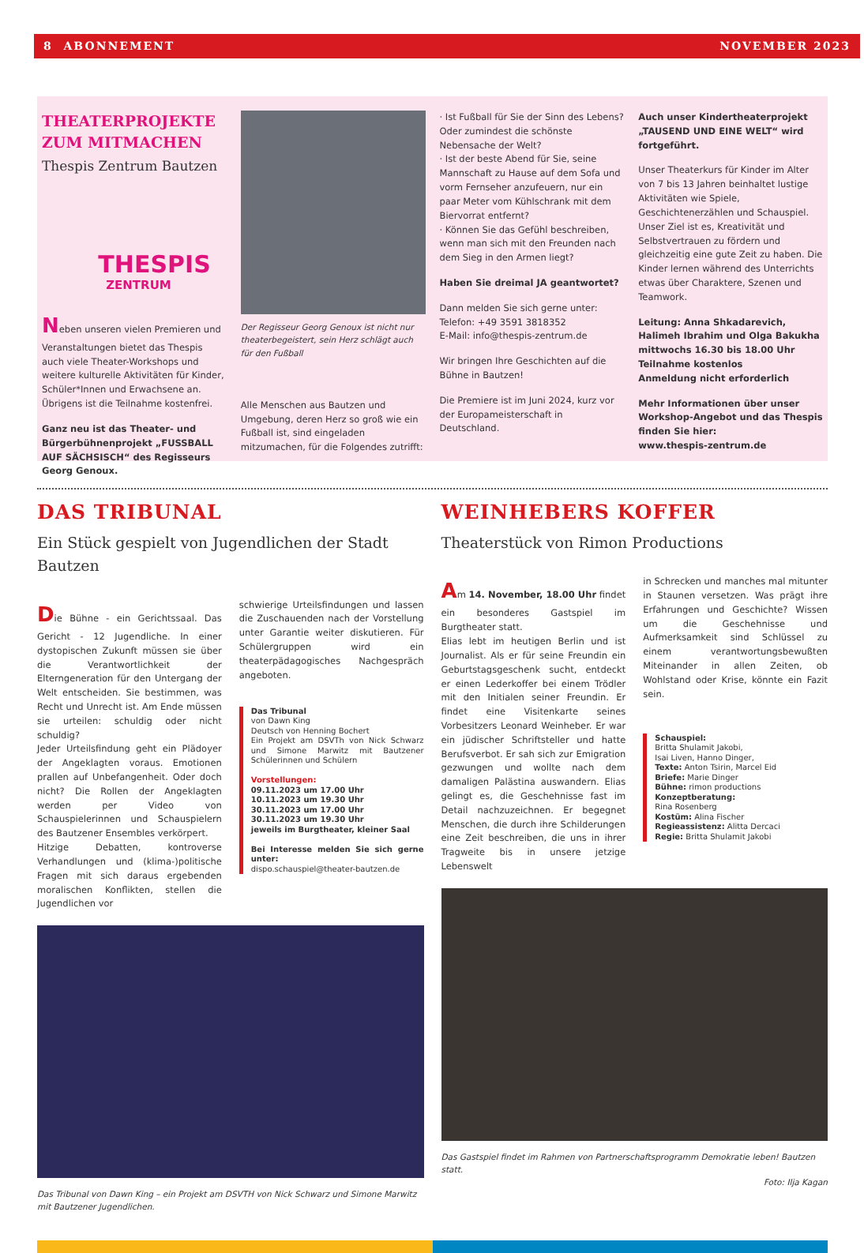8 ABONNEMENT NOVEMBER 2023
THEATERPROJEKTE
ZUM MITMACHEN
Thespis Zentrum Bautzen
THESPIS
ZENTRUM
Neben unseren vielen Premieren und Veranstaltungen bietet das Thespis auch viele Theater-Workshops und weitere kulturelle Aktivitäten für Kinder, Schüler*Innen und Erwachsene an. Übrigens ist die Teilnahme kostenfrei.
Ganz neu ist das Theater- und Bürgerbühnenprojekt „FUSSBALL AUF SÄCHSISCH“ des Regisseurs Georg Genoux.
Der Regisseur Georg Genoux ist nicht nur theaterbegeistert, sein Herz schlägt auch für den Fußball
Alle Menschen aus Bautzen und Umgebung, deren Herz so groß wie ein Fußball ist, sind eingeladen mitzumachen, für die Folgendes zutrifft:
· Ist Fußball für Sie der Sinn des Lebens? Oder zumindest die schönste Nebensache der Welt?
· Ist der beste Abend für Sie, seine Mannschaft zu Hause auf dem Sofa und vorm Fernseher anzufeuern, nur ein paar Meter vom Kühlschrank mit dem Biervorrat entfernt?
· Können Sie das Gefühl beschreiben, wenn man sich mit den Freunden nach dem Sieg in den Armen liegt?
Haben Sie dreimal JA geantwortet?
Dann melden Sie sich gerne unter:
Telefon: +49 3591 3818352
E-Mail: info@thespis-zentrum.de
Wir bringen Ihre Geschichten auf die Bühne in Bautzen!
Die Premiere ist im Juni 2024, kurz vor der Europameisterschaft in Deutschland.
Auch unser Kindertheaterprojekt „TAUSEND UND EINE WELT“ wird fortgeführt.
Unser Theaterkurs für Kinder im Alter von 7 bis 13 Jahren beinhaltet lustige Aktivitäten wie Spiele, Geschichtenerzählen und Schauspiel. Unser Ziel ist es, Kreativität und Selbstvertrauen zu fördern und gleichzeitig eine gute Zeit zu haben. Die Kinder lernen während des Unterrichts etwas über Charaktere, Szenen und Teamwork.
Leitung: Anna Shkadarevich,
Halimeh Ibrahim und Olga Bakukha
mittwochs 16.30 bis 18.00 Uhr
Teilnahme kostenlos
Anmeldung nicht erforderlich
Mehr Informationen über unser Workshop-Angebot und das Thespis finden Sie hier:
www.thespis-zentrum.de
DAS TRIBUNAL
Ein Stück gespielt von Jugendlichen der Stadt Bautzen
Die Bühne - ein Gerichtssaal. Das Gericht - 12 Jugendliche. In einer dystopischen Zukunft müssen sie über die Verantwortlichkeit der Elterngeneration für den Untergang der Welt entscheiden. Sie bestimmen, was Recht und Unrecht ist. Am Ende müssen sie urteilen: schuldig oder nicht schuldig?
Jeder Urteilsfindung geht ein Plädoyer der Angeklagten voraus. Emotionen prallen auf Unbefangenheit. Oder doch nicht? Die Rollen der Angeklagten werden per Video von Schauspielerinnen und Schauspielern des Bautzener Ensembles verkörpert.
Hitzige Debatten, kontroverse Verhandlungen und (klima-)politische Fragen mit sich daraus ergebenden moralischen Konflikten, stellen die Jugendlichen vor
schwierige Urteilsfindungen und lassen die Zuschauenden nach der Vorstellung unter Garantie weiter diskutieren. Für Schülergruppen wird ein theaterpädagogisches Nachgespräch angeboten.
Das Tribunal
von Dawn King
Deutsch von Henning Bochert
Ein Projekt am DSVTh von Nick Schwarz und Simone Marwitz mit Bautzener Schülerinnen und Schülern
Vorstellungen:
09.11.2023 um 17.00 Uhr
10.11.2023 um 19.30 Uhr
30.11.2023 um 17.00 Uhr
30.11.2023 um 19.30 Uhr
jeweils im Burgtheater, kleiner Saal
Bei Interesse melden Sie sich gerne unter:
dispo.schauspiel@theater-bautzen.de
Das Tribunal von Dawn King – ein Projekt am DSVTH von Nick Schwarz und Simone Marwitz mit Bautzener Jugendlichen.
WEINHEBERS KOFFER
Theaterstück von Rimon Productions
Am 14. November, 18.00 Uhr findet ein besonderes Gastspiel im Burgtheater statt.
Elias lebt im heutigen Berlin und ist Journalist. Als er für seine Freundin ein Geburtstagsgeschenk sucht, entdeckt er einen Lederkoffer bei einem Trödler mit den Initialen seiner Freundin. Er findet eine Visitenkarte seines Vorbesitzers Leonard Weinheber. Er war ein jüdischer Schriftsteller und hatte Berufsverbot. Er sah sich zur Emigration gezwungen und wollte nach dem damaligen Palästina auswandern. Elias gelingt es, die Geschehnisse fast im Detail nachzuzeichnen. Er begegnet Menschen, die durch ihre Schilderungen eine Zeit beschreiben, die uns in ihrer Tragweite bis in unsere jetzige Lebenswelt
in Schrecken und manches mal mitunter in Staunen versetzen. Was prägt ihre Erfahrungen und Geschichte? Wissen um die Geschehnisse und Aufmerksamkeit sind Schlüssel zu einem verantwortungsbewußten Miteinander in allen Zeiten, ob Wohlstand oder Krise, könnte ein Fazit sein.
Schauspiel:
Britta Shulamit Jakobi,
Isai Liven, Hanno Dinger,
Texte: Anton Tsirin, Marcel Eid
Briefe: Marie Dinger
Bühne: rimon productions
Konzeptberatung:
Rina Rosenberg
Kostüm: Alina Fischer
Regieassistenz: Alitta Dercaci
Regie: Britta Shulamit Jakobi
Das Gastspiel findet im Rahmen von Partnerschaftsprogramm Demokratie leben! Bautzen statt.
Foto: Ilja Kagan